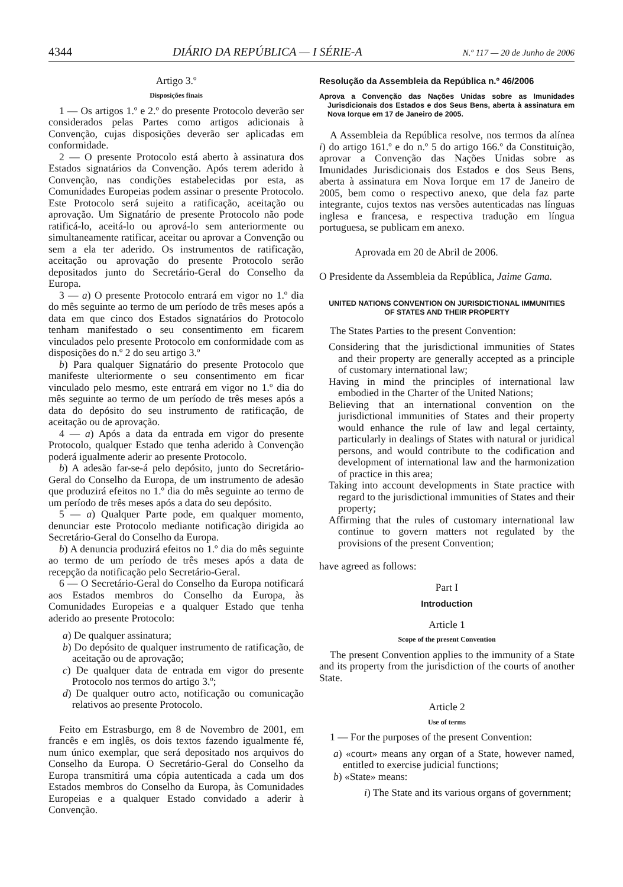4344 DIÁRIO DA REPÚBLICA — I SÉRIE-A N.º 117 — 20 de Junho de 2006
Artigo 3.º
Disposições finais
1 — Os artigos 1.º e 2.º do presente Protocolo deverão ser considerados pelas Partes como artigos adicionais à Convenção, cujas disposições deverão ser aplicadas em conformidade.
2 — O presente Protocolo está aberto à assinatura dos Estados signatários da Convenção. Após terem aderido à Convenção, nas condições estabelecidas por esta, as Comunidades Europeias podem assinar o presente Protocolo. Este Protocolo será sujeito a ratificação, aceitação ou aprovação. Um Signatário de presente Protocolo não pode ratificá-lo, aceitá-lo ou aprová-lo sem anteriormente ou simultaneamente ratificar, aceitar ou aprovar a Convenção ou sem a ela ter aderido. Os instrumentos de ratificação, aceitação ou aprovação do presente Protocolo serão depositados junto do Secretário-Geral do Conselho da Europa.
3 — a) O presente Protocolo entrará em vigor no 1.º dia do mês seguinte ao termo de um período de três meses após a data em que cinco dos Estados signatários do Protocolo tenham manifestado o seu consentimento em ficarem vinculados pelo presente Protocolo em conformidade com as disposições do n.º 2 do seu artigo 3.º
b) Para qualquer Signatário do presente Protocolo que manifeste ulteriormente o seu consentimento em ficar vinculado pelo mesmo, este entrará em vigor no 1.º dia do mês seguinte ao termo de um período de três meses após a data do depósito do seu instrumento de ratificação, de aceitação ou de aprovação.
4 — a) Após a data da entrada em vigor do presente Protocolo, qualquer Estado que tenha aderido à Convenção poderá igualmente aderir ao presente Protocolo.
b) A adesão far-se-á pelo depósito, junto do Secretário-Geral do Conselho da Europa, de um instrumento de adesão que produzirá efeitos no 1.º dia do mês seguinte ao termo de um período de três meses após a data do seu depósito.
5 — a) Qualquer Parte pode, em qualquer momento, denunciar este Protocolo mediante notificação dirigida ao Secretário-Geral do Conselho da Europa.
b) A denuncia produzirá efeitos no 1.º dia do mês seguinte ao termo de um período de três meses após a data de recepção da notificação pelo Secretário-Geral.
6 — O Secretário-Geral do Conselho da Europa notificará aos Estados membros do Conselho da Europa, às Comunidades Europeias e a qualquer Estado que tenha aderido ao presente Protocolo:
a) De qualquer assinatura;
b) Do depósito de qualquer instrumento de ratificação, de aceitação ou de aprovação;
c) De qualquer data de entrada em vigor do presente Protocolo nos termos do artigo 3.º;
d) De qualquer outro acto, notificação ou comunicação relativos ao presente Protocolo.
Feito em Estrasburgo, em 8 de Novembro de 2001, em francês e em inglês, os dois textos fazendo igualmente fé, num único exemplar, que será depositado nos arquivos do Conselho da Europa. O Secretário-Geral do Conselho da Europa transmitirá uma cópia autenticada a cada um dos Estados membros do Conselho da Europa, às Comunidades Europeias e a qualquer Estado convidado a aderir à Convenção.
Resolução da Assembleia da República n.º 46/2006
Aprova a Convenção das Nações Unidas sobre as Imunidades Jurisdicionais dos Estados e dos Seus Bens, aberta à assinatura em Nova Iorque em 17 de Janeiro de 2005.
A Assembleia da República resolve, nos termos da alínea i) do artigo 161.º e do n.º 5 do artigo 166.º da Constituição, aprovar a Convenção das Nações Unidas sobre as Imunidades Jurisdicionais dos Estados e dos Seus Bens, aberta à assinatura em Nova Iorque em 17 de Janeiro de 2005, bem como o respectivo anexo, que dela faz parte integrante, cujos textos nas versões autenticadas nas línguas inglesa e francesa, e respectiva tradução em língua portuguesa, se publicam em anexo.
Aprovada em 20 de Abril de 2006.
O Presidente da Assembleia da República, Jaime Gama.
UNITED NATIONS CONVENTION ON JURISDICTIONAL IMMUNITIES
OF STATES AND THEIR PROPERTY
The States Parties to the present Convention:
Considering that the jurisdictional immunities of States and their property are generally accepted as a principle of customary international law;
Having in mind the principles of international law embodied in the Charter of the United Nations;
Believing that an international convention on the jurisdictional immunities of States and their property would enhance the rule of law and legal certainty, particularly in dealings of States with natural or juridical persons, and would contribute to the codification and development of international law and the harmonization of practice in this area;
Taking into account developments in State practice with regard to the jurisdictional immunities of States and their property;
Affirming that the rules of customary international law continue to govern matters not regulated by the provisions of the present Convention;
have agreed as follows:
Part I
Introduction
Article 1
Scope of the present Convention
The present Convention applies to the immunity of a State and its property from the jurisdiction of the courts of another State.
Article 2
Use of terms
1 — For the purposes of the present Convention:
a) «court» means any organ of a State, however named, entitled to exercise judicial functions;
b) «State» means:
i) The State and its various organs of government;